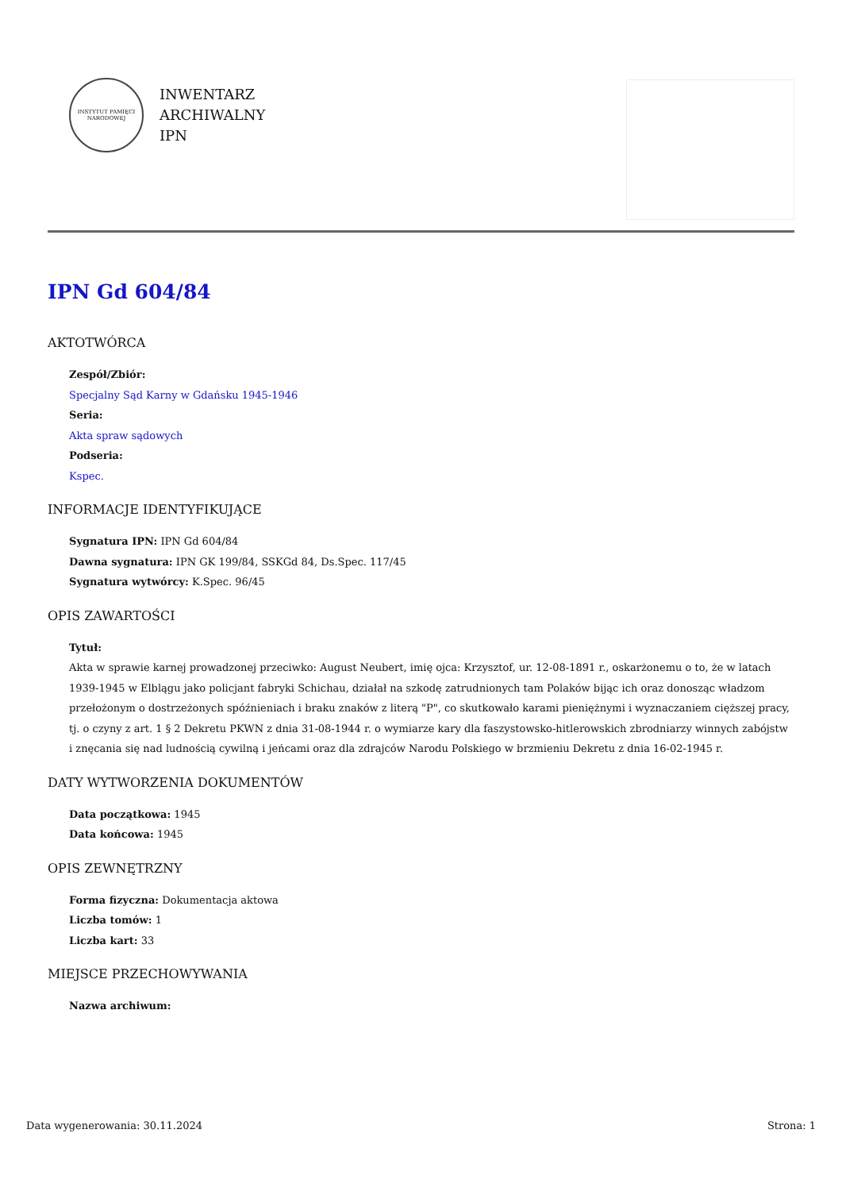INSTYTUT PAMIĘCI NARODOWEJ
INWENTARZ
ARCHIWALNY
IPN
IPN Gd 604/84
AKTOTWÓRCA
Zespół/Zbiór:
Specjalny Sąd Karny w Gdańsku 1945-1946
Seria:
Akta spraw sądowych
Podseria:
Kspec.
INFORMACJE IDENTYFIKUJĄCE
Sygnatura IPN: IPN Gd 604/84
Dawna sygnatura: IPN GK 199/84, SSKGd 84, Ds.Spec. 117/45
Sygnatura wytwórcy: K.Spec. 96/45
OPIS ZAWARTOŚCI
Tytuł:
Akta w sprawie karnej prowadzonej przeciwko: August Neubert, imię ojca: Krzysztof, ur. 12-08-1891 r., oskarżonemu o to, że w latach 1939-1945 w Elblągu jako policjant fabryki Schichau, działał na szkodę zatrudnionych tam Polaków bijąc ich oraz donosząc władzom przełożonym o dostrzeżonych spóźnieniach i braku znaków z literą "P", co skutkowało karami pieniężnymi i wyznaczaniem cięższej pracy, tj. o czyny z art. 1 § 2 Dekretu PKWN z dnia 31-08-1944 r. o wymiarze kary dla faszystowsko-hitlerowskich zbrodniarzy winnych zabójstw i znęcania się nad ludnością cywilną i jeńcami oraz dla zdrajców Narodu Polskiego w brzmieniu Dekretu z dnia 16-02-1945 r.
DATY WYTWORZENIA DOKUMENTÓW
Data początkowa: 1945
Data końcowa: 1945
OPIS ZEWNĘTRZNY
Forma fizyczna: Dokumentacja aktowa
Liczba tomów: 1
Liczba kart: 33
MIEJSCE PRZECHOWYWANIA
Nazwa archiwum:
Data wygenerowania: 30.11.2024 Strona: 1